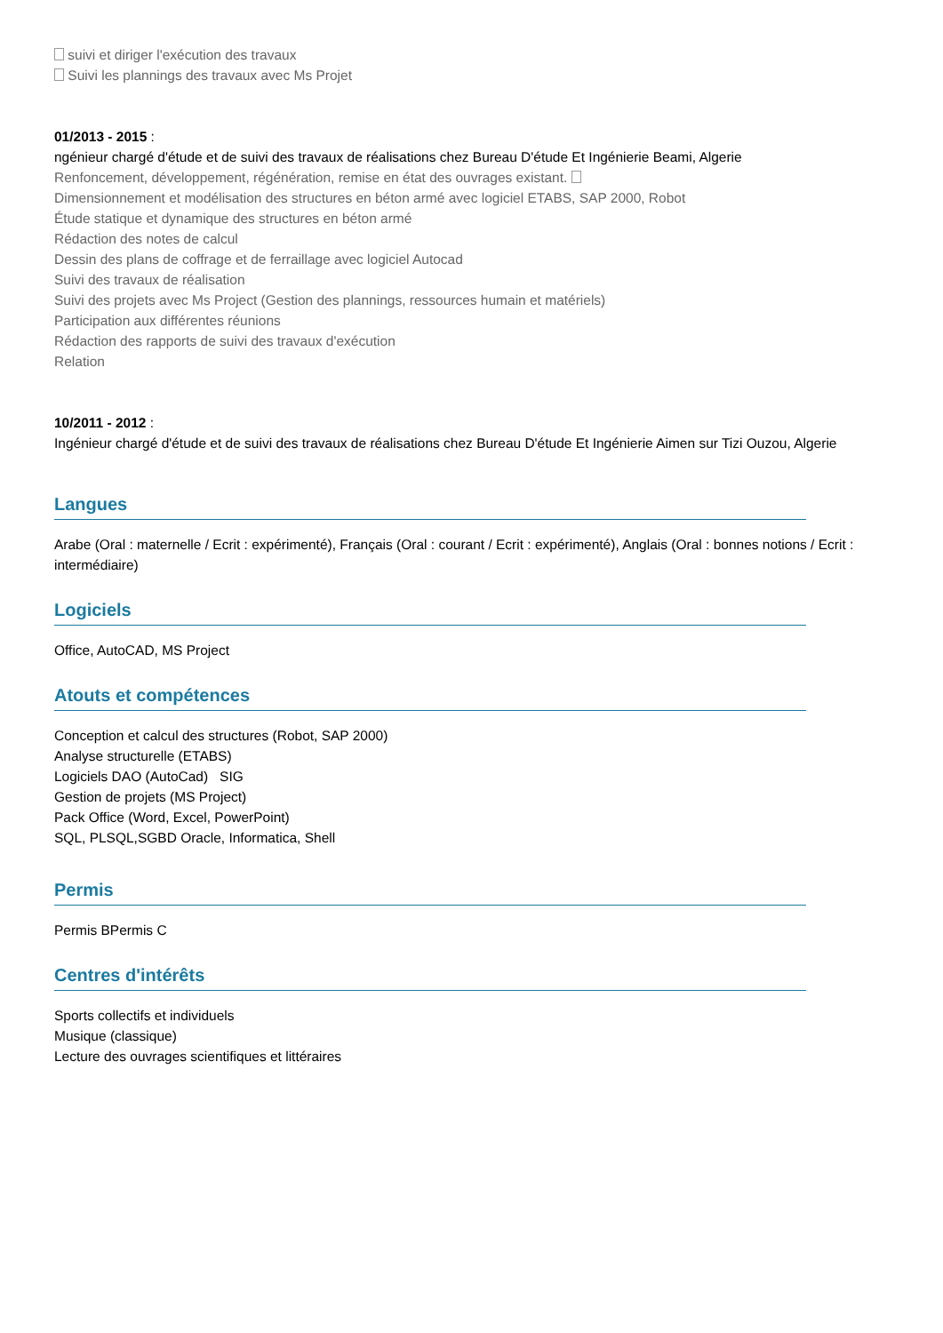suivi et diriger l'exécution des travaux
Suivi les plannings des travaux avec Ms Projet
01/2013 - 2015 :
ngénieur chargé d'étude et de suivi des travaux de réalisations chez Bureau D'étude Et Ingénierie Beami, Algerie
Renfoncement, développement, régénération, remise en état des ouvrages existant.
Dimensionnement et modélisation des structures en béton armé avec logiciel ETABS, SAP 2000, Robot
Étude statique et dynamique des structures en béton armé
Rédaction des notes de calcul
Dessin des plans de coffrage et de ferraillage avec logiciel Autocad
Suivi des travaux de réalisation
Suivi des projets avec Ms Project (Gestion des plannings, ressources humain et matériels)
Participation aux différentes réunions
Rédaction des rapports de suivi des travaux d'exécution
Relation
10/2011 - 2012 :
Ingénieur chargé d'étude et de suivi des travaux de réalisations chez Bureau D'étude Et Ingénierie Aimen sur Tizi Ouzou, Algerie
Langues
Arabe (Oral : maternelle / Ecrit : expérimenté), Français (Oral : courant / Ecrit : expérimenté), Anglais (Oral : bonnes notions / Ecrit : intermédiaire)
Logiciels
Office, AutoCAD, MS Project
Atouts et compétences
Conception et calcul des structures (Robot, SAP 2000)
Analyse structurelle (ETABS)
Logiciels DAO (AutoCad) SIG
Gestion de projets (MS Project)
Pack Office (Word, Excel, PowerPoint)
SQL, PLSQL,SGBD Oracle, Informatica, Shell
Permis
Permis BPermis C
Centres d'intérêts
Sports collectifs et individuels
Musique (classique)
Lecture des ouvrages scientifiques et littéraires